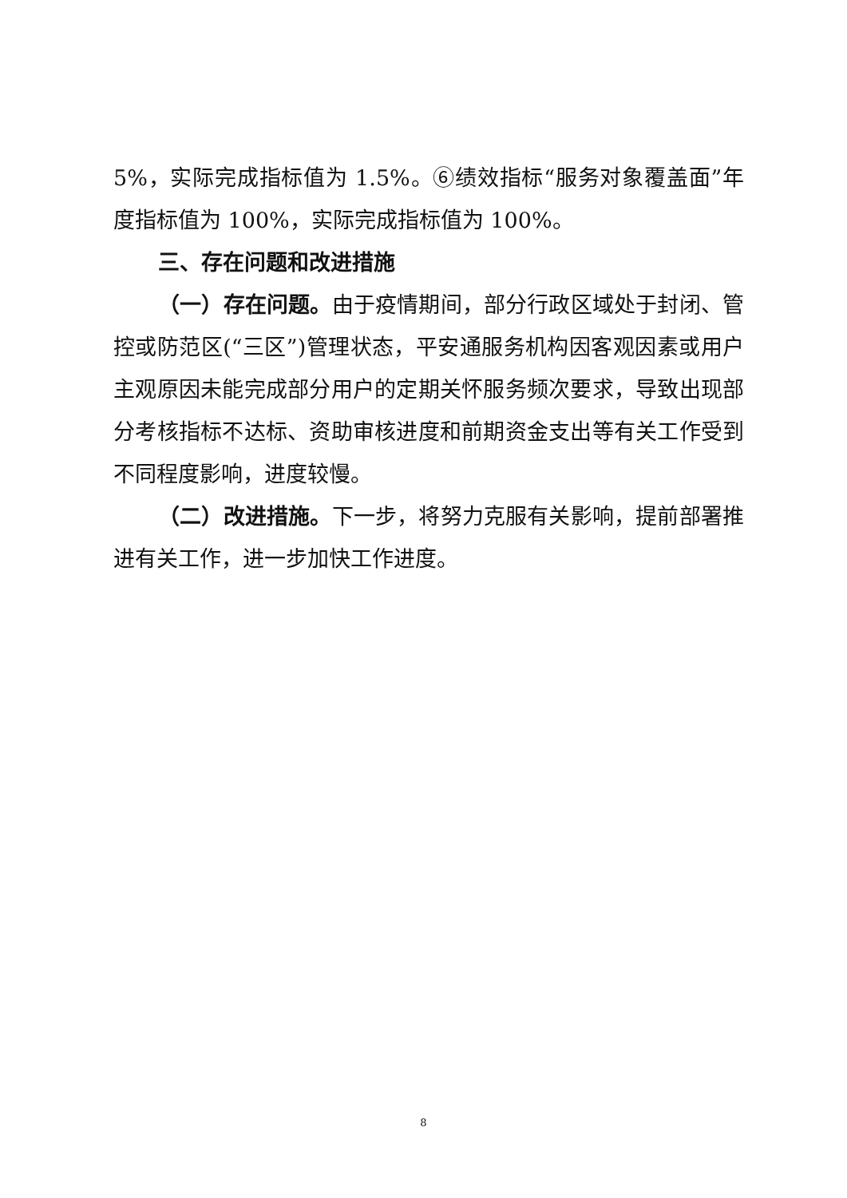5%，实际完成指标值为 1.5%。⑥绩效指标“服务对象覆盖面”年度指标值为 100%，实际完成指标值为 100%。
三、存在问题和改进措施
（一）存在问题。由于疫情期间，部分行政区域处于封闭、管控或防范区(“三区”)管理状态，平安通服务机构因客观因素或用户主观原因未能完成部分用户的定期关怀服务频次要求，导致出现部分考核指标不达标、资助审核进度和前期资金支出等有关工作受到不同程度影响，进度较慢。
（二）改进措施。下一步，将努力克服有关影响，提前部署推进有关工作，进一步加快工作进度。
8